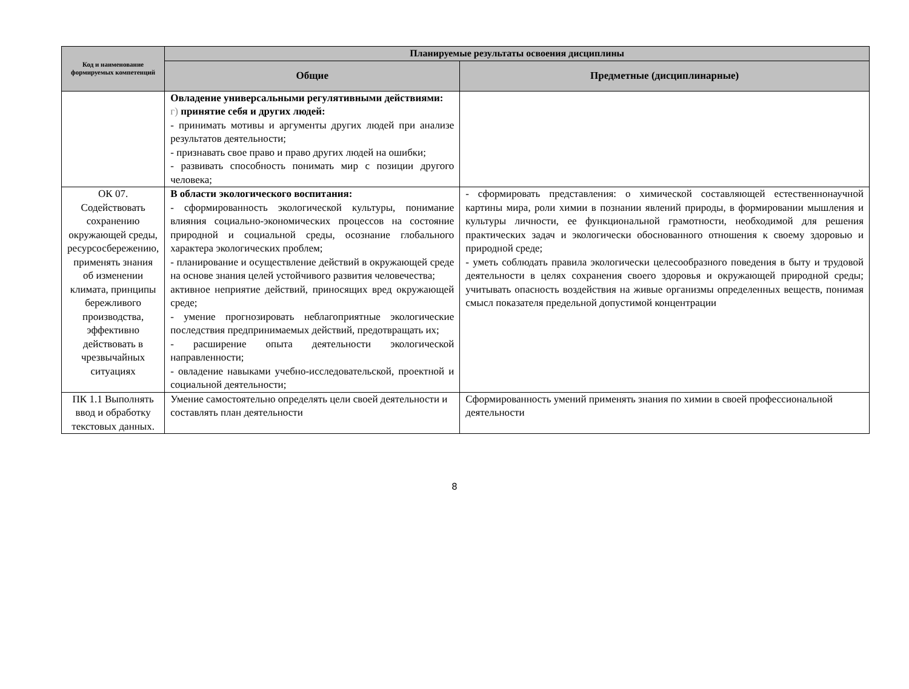| Код и наименование формируемых компетенций | Планируемые результаты освоения дисциплины | |
| --- | --- | --- |
| | Общие | Предметные (дисциплинарные) |
| | Овладение универсальными регулятивными действиями: г) принятие себя и других людей: - принимать мотивы и аргументы других людей при анализе результатов деятельности; - признавать свое право и право других людей на ошибки; - развивать способность понимать мир с позиции другого человека; | |
| ОК 07. Содействовать сохранению окружающей среды, ресурсосбережению, применять знания об изменении климата, принципы бережливого производства, эффективно действовать в чрезвычайных ситуациях | В области экологического воспитания: - сформированность экологической культуры, понимание влияния социально-экономических процессов на состояние природной и социальной среды, осознание глобального характера экологических проблем; - планирование и осуществление действий в окружающей среде на основе знания целей устойчивого развития человечества; активное неприятие действий, приносящих вред окружающей среде; - умение прогнозировать неблагоприятные экологические последствия предпринимаемых действий, предотвращать их; - расширение опыта деятельности экологической направленности; - овладение навыками учебно-исследовательской, проектной и социальной деятельности; | - сформировать представления: о химической составляющей естественнонаучной картины мира, роли химии в познании явлений природы, в формировании мышления и культуры личности, ее функциональной грамотности, необходимой для решения практических задач и экологически обоснованного отношения к своему здоровью и природной среде; - уметь соблюдать правила экологически целесообразного поведения в быту и трудовой деятельности в целях сохранения своего здоровья и окружающей природной среды; учитывать опасность воздействия на живые организмы определенных веществ, понимая смысл показателя предельной допустимой концентрации |
| ПК 1.1 Выполнять ввод и обработку текстовых данных. | Умение самостоятельно определять цели своей деятельности и составлять план деятельности | Сформированность умений применять знания по химии в своей профессиональной деятельности |
8